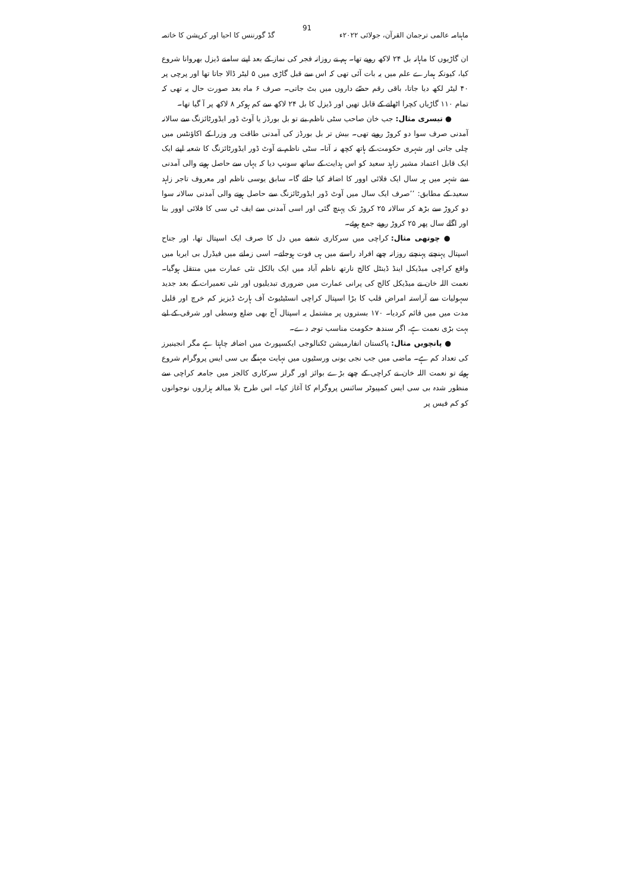ماہنامہ عالمی ترجمان القرآن، جولائی ۲۰۲۲ء 91 گڈ گورننس کا احیا اور کرپشن کا خاتمہ
ان گاڑیوں کا ماہانہ بل ۲۴ لاکھ روپے تھا۔ ہم نے روزانہ فجر کی نماز کے بعد اپنے سامنے ڈیزل بھروانا شروع کیا، کیونکہ ہمارے علم میں یہ بات آئی تھی کہ اس سے قبل گاڑی میں ۵ لیٹر ڈالا جاتا تھا اور پرچی پر ۴۰ لیٹر لکھ دیا جاتا، باقی رقم حصّے داروں میں بٹ جاتی۔ صرف ۶ ماہ بعد صورت حال یہ تھی کہ تمام ۱۱۰ گاڑیاں کچرا اٹھانے کے قابل تھیں اور ڈیزل کا بل ۲۴ لاکھ سے کم ہوکر ۸ لاکھ پر آ گیا تھا۔
● تیسری مثال: جب خان صاحب سٹی ناظم بنے تو بل بورڈز یا آوٹ ڈور ایڈورٹائزنگ سے سالانہ آمدنی صرف سوا دو کروڑ روپے تھی۔ بیش تر بل بورڈز کی آمدنی طاقت ور وزرا کے اکاؤنٹس میں چلی جاتی اور شہری حکومت کے ہاتھ کچھ نہ آتا۔ سٹی ناظم نے آوٹ ڈور ایڈورٹائزنگ کا شعبہ اپنے ایک ایک قابل اعتماد مشیر زاہد سعید کو اس ہدایت کے ساتھ سونپ دیا کہ یہاں سے حاصل ہونے والی آمدنی سے شہر میں ہر سال ایک فلائی اوور کا اضافہ کیا جائے گا۔ سابق یوسی ناظم اور معروف تاجر زاہد سعید کے مطابق: ’’صرف ایک سال میں آوٹ ڈور ایڈورٹائزنگ سے حاصل ہونے والی آمدنی سالانہ سوا دو کروڑ سے بڑھ کر سالانہ ۲۵ کروڑ تک پہنچ گئی اور اسی آمدنی سے ایف ٹی سی کا فلائی اوور بنا اور اگلے سال پھر ۲۵ کروڑ روپے جمع ہوئے۔
● چوتھی مثال: کراچی میں سرکاری شعبے میں دل کا صرف ایک اسپتال تھا، اور جناح اسپتال پہنچتے پہنچتے روزانہ چھے افراد راستے میں ہی فوت ہوجاتے۔ اسی زمانے میں فیڈرل بی ایریا میں واقع کراچی میڈیکل اینڈ ڈینٹل کالج نارتھ ناظم آباد میں ایک بالکل نئی عمارت میں منتقل ہوگیا۔ نعمت اللہ خان نے میڈیکل کالج کی پرانی عمارت میں ضروری تبدیلیوں اور نئی تعمیرات کے بعد جدید سہولیات سے آراستہ امراض قلب کا بڑا اسپتال کراچی انسٹیٹیوٹ آف ہارٹ ڈیزیز کم خرچ اور قلیل مدت میں میں قائم کردیا۔ ۱۷۰ بستروں پر مشتمل یہ اسپتال آج بھی ضلع وسطی اور شرقی کے لیے بہت بڑی نعمت ہے، اگر سندھ حکومت مناسب توجہ دے۔
● پانچویں مثال: پاکستان انفارمیشن ٹکنالوجی ایکسپورٹ میں اضافہ چاہتا ہے مگر انجینیرز کی تعداد کم ہے۔ ماضی میں جب نجی یونی ورسٹیوں میں نہایت مہنگے بی سی ایس پروگرام شروع ہوئے تو نعمت اللہ خان نے کراچی کے چھے بڑے بوائز اور گرلز سرکاری کالجز میں جامعہ کراچی سے منظور شدہ بی سی ایس کمپیوٹر سائنس پروگرام کا آغاز کیا۔ اس طرح بلا مبالغہ ہزاروں نوجوانوں کو کم فیس پر